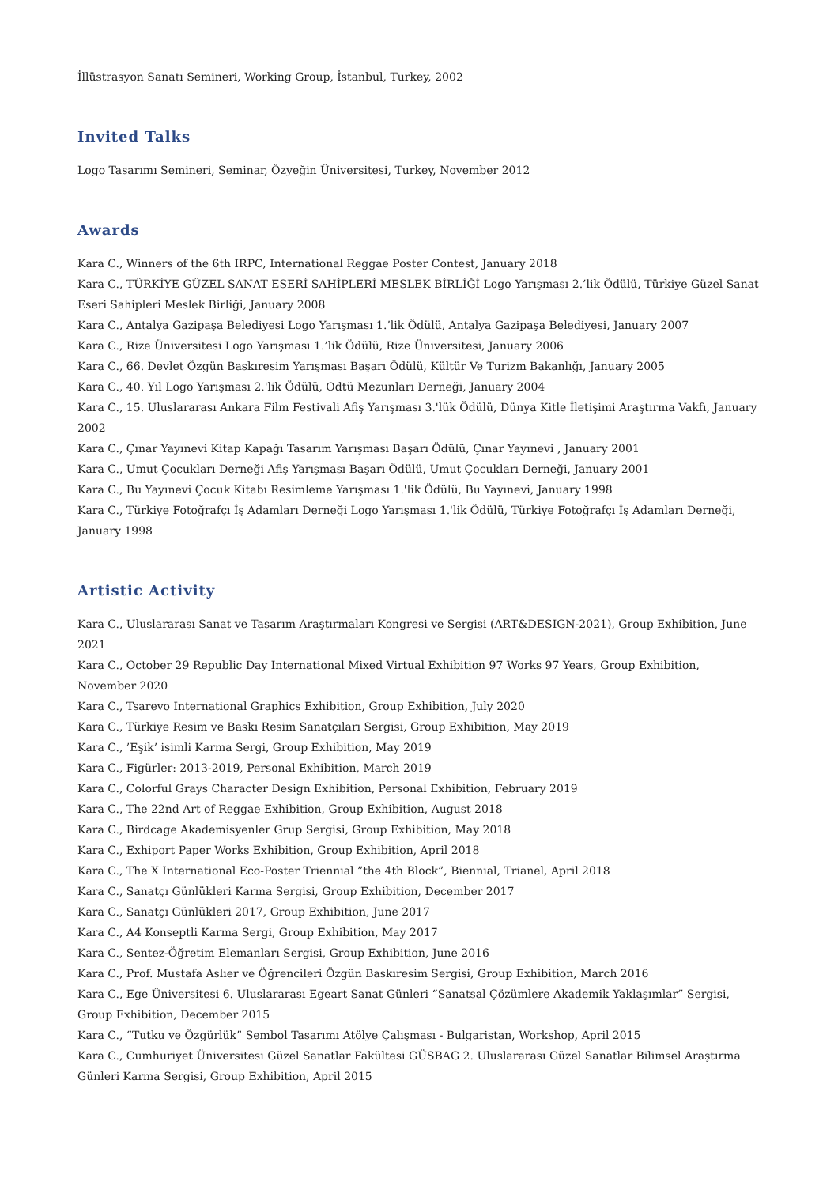İllüstrasyon Sanatı Semineri, Working Group, İstanbul, Turkey, 2002
Invited Talks
Logo Tasarımı Semineri, Seminar, Özyeğin Üniversitesi, Turkey, November 2012
Awards
Kara C., Winners of the 6th IRPC, International Reggae Poster Contest, January 2018
Kara C., TÜRKİYE GÜZEL SANAT ESERİ SAHİPLERİ MESLEK BİRLİĞİ Logo Yarışması 2.’lik Ödülü, Türkiye Güzel Sanat Eseri Sahipleri Meslek Birliği, January 2008
Kara C., Antalya Gazipaşa Belediyesi Logo Yarışması 1.’lik Ödülü, Antalya Gazipaşa Belediyesi, January 2007
Kara C., Rize Üniversitesi Logo Yarışması 1.’lik Ödülü, Rize Üniversitesi, January 2006
Kara C., 66. Devlet Özgün Baskıresim Yarışması Başarı Ödülü, Kültür Ve Turizm Bakanlığı, January 2005
Kara C., 40. Yıl Logo Yarışması 2.'lik Ödülü, Odtü Mezunları Derneği, January 2004
Kara C., 15. Uluslararası Ankara Film Festivali Afiş Yarışması 3.'lük Ödülü, Dünya Kitle İletişimi Araştırma Vakfı, January 2002
Kara C., Çınar Yayınevi Kitap Kapağı Tasarım Yarışması Başarı Ödülü, Çınar Yayınevi , January 2001
Kara C., Umut Çocukları Derneği Afiş Yarışması Başarı Ödülü, Umut Çocukları Derneği, January 2001
Kara C., Bu Yayınevi Çocuk Kitabı Resimleme Yarışması 1.'lik Ödülü, Bu Yayınevi, January 1998
Kara C., Türkiye Fotoğrafçı İş Adamları Derneği Logo Yarışması 1.'lik Ödülü, Türkiye Fotoğrafçı İş Adamları Derneği, January 1998
Artistic Activity
Kara C., Uluslararası Sanat ve Tasarım Araştırmaları Kongresi ve Sergisi (ART&DESIGN-2021), Group Exhibition, June 2021
Kara C., October 29 Republic Day International Mixed Virtual Exhibition 97 Works 97 Years, Group Exhibition, November 2020
Kara C., Tsarevo International Graphics Exhibition, Group Exhibition, July 2020
Kara C., Türkiye Resim ve Baskı Resim Sanatçıları Sergisi, Group Exhibition, May 2019
Kara C., ’Eşik’ isimli Karma Sergi, Group Exhibition, May 2019
Kara C., Figürler: 2013-2019, Personal Exhibition, March 2019
Kara C., Colorful Grays Character Design Exhibition, Personal Exhibition, February 2019
Kara C., The 22nd Art of Reggae Exhibition, Group Exhibition, August 2018
Kara C., Birdcage Akademisyenler Grup Sergisi, Group Exhibition, May 2018
Kara C., Exhiport Paper Works Exhibition, Group Exhibition, April 2018
Kara C., The X International Eco-Poster Triennial ”the 4th Block”, Biennial, Trianel, April 2018
Kara C., Sanatçı Günlükleri Karma Sergisi, Group Exhibition, December 2017
Kara C., Sanatçı Günlükleri 2017, Group Exhibition, June 2017
Kara C., A4 Konseptli Karma Sergi, Group Exhibition, May 2017
Kara C., Sentez-Öğretim Elemanları Sergisi, Group Exhibition, June 2016
Kara C., Prof. Mustafa Aslıer ve Öğrencileri Özgün Baskıresim Sergisi, Group Exhibition, March 2016
Kara C., Ege Üniversitesi 6. Uluslararası Egeart Sanat Günleri “Sanatsal Çözümlere Akademik Yaklaşımlar” Sergisi, Group Exhibition, December 2015
Kara C., “Tutku ve Özgürlük” Sembol Tasarımı Atölye Çalışması - Bulgaristan, Workshop, April 2015
Kara C., Cumhuriyet Üniversitesi Güzel Sanatlar Fakültesi GÜSBAG 2. Uluslararası Güzel Sanatlar Bilimsel Araştırma Günleri Karma Sergisi, Group Exhibition, April 2015